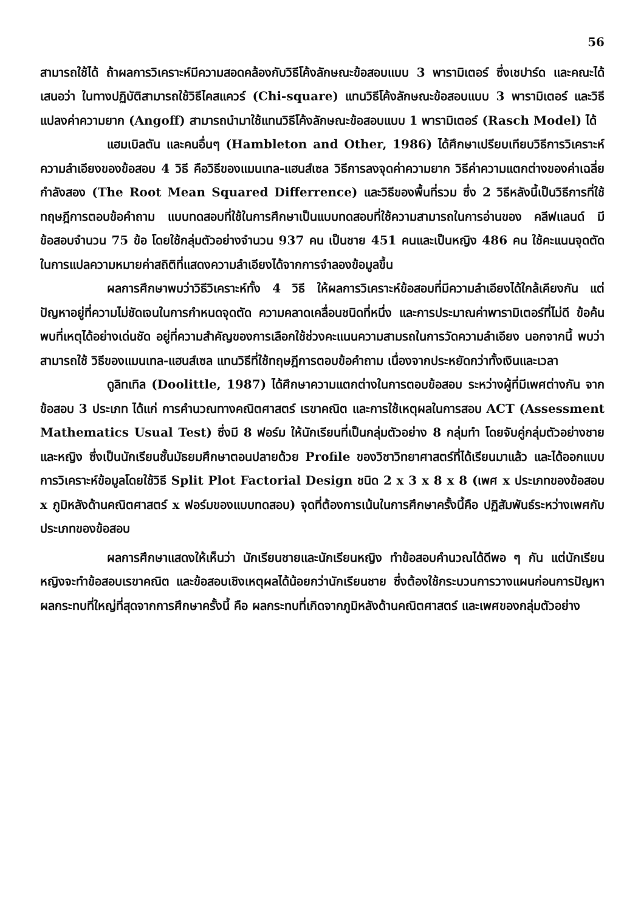56
สามารถใช้ได้ ถ้าผลการวิเคราะห์มีความสอดคล้องกับวิธีโค้งลักษณะข้อสอบแบบ 3 พารามิเตอร์ ซึ่งเชปาร์ด และคณะได้เสนอว่า ในทางปฏิบัติสามารถใช้วิธีไคสแควร์ (Chi-square) แทนวิธีโค้งลักษณะข้อสอบแบบ 3 พารามิเตอร์ และวิธีแปลงค่าความยาก (Angoff) สามารถนำมาใช้แทนวิธีโค้งลักษณะข้อสอบแบบ 1 พารามิเตอร์ (Rasch Model) ได้
แฮมเบิลตัน และคนอื่นๆ (Hambleton and Other, 1986) ได้ศึกษาเปรียบเทียบวิธีการวิเคราะห์ความลำเอียงของข้อสอบ 4 วิธี คือวิธีของแมนเทล-แฮนส์เซล วิธีการลงจุดค่าความยาก วิธีค่าความแตกต่างของค่าเฉลี่ยกำลังสอง (The Root Mean Squared Differrence) และวิธีของพื้นที่รวม ซึ่ง 2 วิธีหลังนี้เป็นวิธีการที่ใช้ทฤษฎีการตอบข้อคำถาม แบบทดสอบที่ใช้ในการศึกษาเป็นแบบทดสอบที่ใช้ความสามารถในการอ่านของ คลีฟแลนด์ มีข้อสอบจำนวน 75 ข้อ โดยใช้กลุ่มตัวอย่างจำนวน 937 คน เป็นชาย 451 คนและเป็นหญิง 486 คน ใช้คะแนนจุดตัดในการแปลความหมายค่าสถิติที่แสดงความลำเอียงได้จากการจำลองข้อมูลขึ้น
ผลการศึกษาพบว่าวิธีวิเคราะห์ทั้ง 4 วิธี ให้ผลการวิเคราะห์ข้อสอบที่มีความลำเอียงได้ใกล้เคียงกัน แต่ปัญหาอยู่ที่ความไม่ชัดเจนในการกำหนดจุดตัด ความคลาดเคลื่อนชนิดที่หนึ่ง และการประมาณค่าพารามิเตอร์ที่ไม่ดี ข้อค้นพบที่เหตุได้อย่างเด่นชัด อยู่ที่ความสำคัญของการเลือกใช้ช่วงคะแนนความสามรถในการวัดความลำเอียง นอกจากนี้ พบว่า สามารถใช้ วิธีของแมนเทล-แฮนส์เซล แทนวิธีที่ใช้ทฤษฎีการตอบข้อคำถาม เนื่องจากประหยัดกว่าทั้งเงินและเวลา
ดูลิทเทิล (Doolittle, 1987) ได้ศึกษาความแตกต่างในการตอบข้อสอบ ระหว่างผู้ที่มีเพศต่างกัน จากข้อสอบ 3 ประเภท ได้แก่ การคำนวณทางคณิตศาสตร์ เรขาคณิต และการใช้เหตุผลในการสอบ ACT (Assessment Mathematics Usual Test) ซึ่งมี 8 ฟอร์ม ให้นักเรียนที่เป็นกลุ่มตัวอย่าง 8 กลุ่มทำ โดยจับคู่กลุ่มตัวอย่างชายและหญิง ซึ่งเป็นนักเรียนชั้นมัธยมศึกษาตอนปลายด้วย Profile ของวิชาวิทยาศาสตร์ที่ได้เรียนมาแล้ว และได้ออกแบบการวิเคราะห์ข้อมูลโดยใช้วิธี Split Plot Factorial Design ชนิด 2 x 3 x 8 x 8 (เพศ x ประเภทของข้อสอบ x ภูมิหลังด้านคณิตศาสตร์ x ฟอร์มของแบบทดสอบ) จุดที่ต้องการเน้นในการศึกษาครั้งนี้คือ ปฏิสัมพันธ์ระหว่างเพศกับประเภทของข้อสอบ
ผลการศึกษาแสดงให้เห็นว่า นักเรียนชายและนักเรียนหญิง ทำข้อสอบคำนวณได้ดีพอ ๆ กัน แต่นักเรียนหญิงจะทำข้อสอบเรขาคณิต และข้อสอบเชิงเหตุผลได้น้อยกว่านักเรียนชาย ซึ่งต้องใช้กระบวนการวางแผนก่อนการปัญหา ผลกระทบที่ใหญ่ที่สุดจากการศึกษาครั้งนี้ คือ ผลกระทบที่เกิดจากภูมิหลังด้านคณิตศาสตร์ และเพศของกลุ่มตัวอย่าง